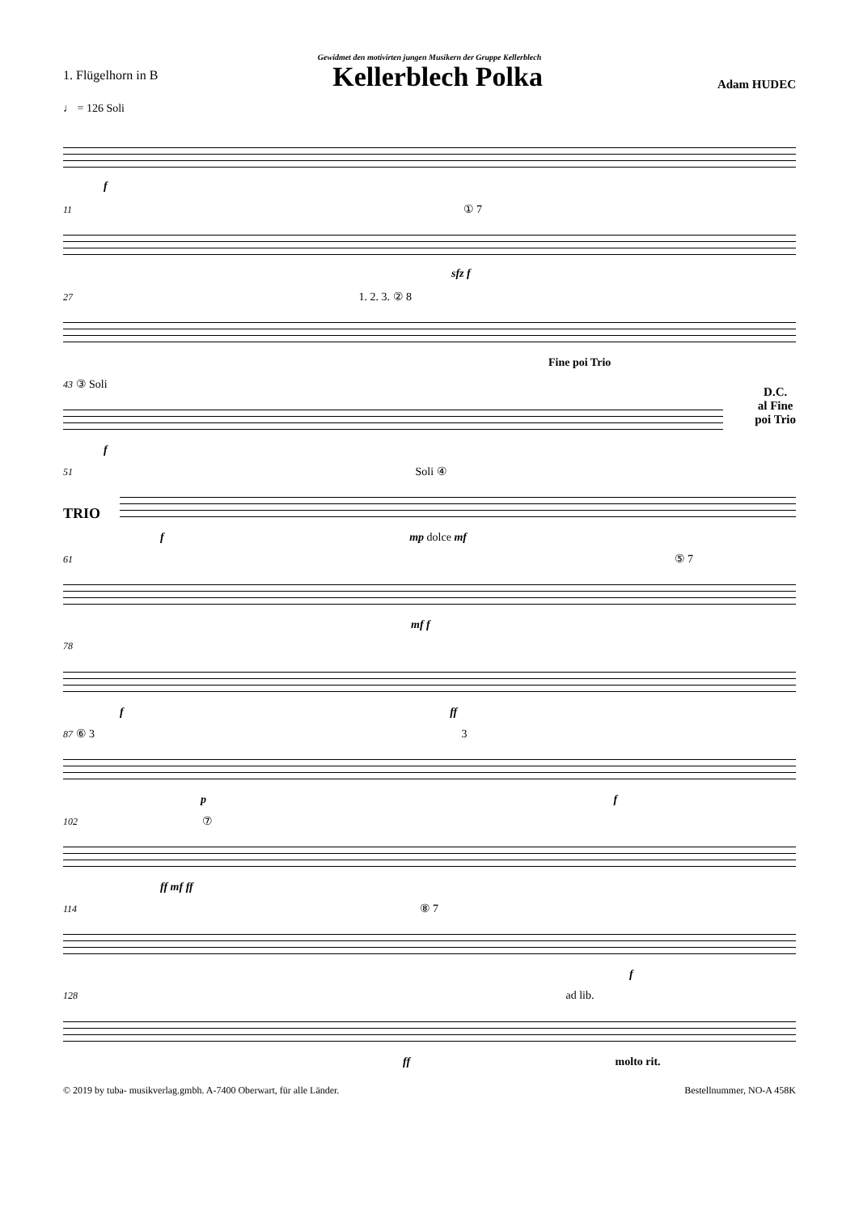Gewidmet den motivirten jungen Musikern der Gruppe Kellerblech
1. Flügelhorn in B
Kellerblech Polka
Adam HUDEC
♩ = 126 Soli
f
11 ① 7
sfz f
27 1. 2. 3. ② 8
Fine poi Trio
43 ③ Soli
D.C.
al Fine
poi Trio
f
51 Soli ④
TRIO
f mp dolce mf
61 ⑤ 7
mf f
78
f ff
87 ⑥ 3 3
p f
102 ⑦
ff mf ff
114 ⑧ 7
f
128 ad lib.
ff molto rit.
© 2019 by tuba- musikverlag.gmbh. A-7400 Oberwart, für alle Länder. Bestellnummer, NO-A 458K